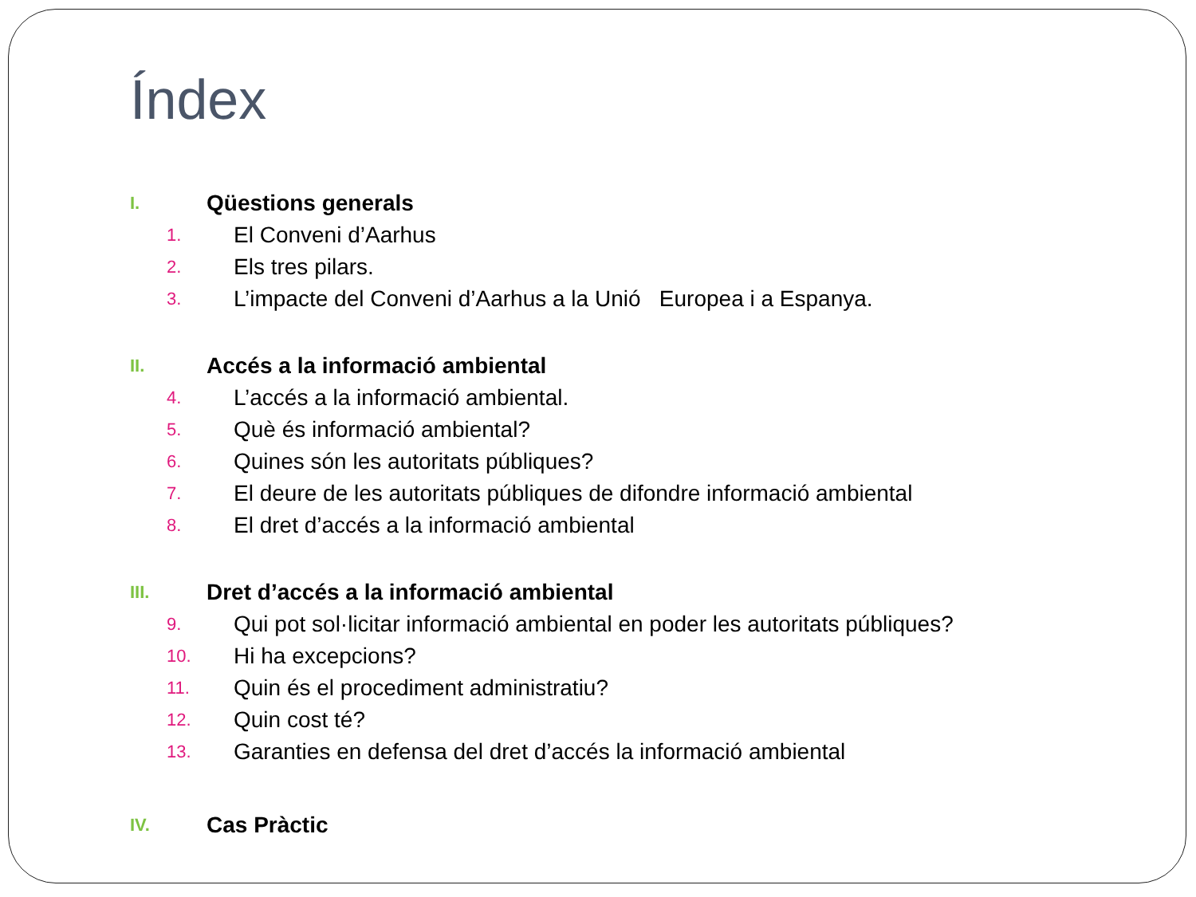Índex
I. Qüestions generals
1. El Conveni d’Aarhus
2. Els tres pilars.
3. L’impacte del Conveni d’Aarhus a la Unió Europea i a Espanya.
II. Accés a la informació ambiental
4. L’accés a la informació ambiental.
5. Què és informació ambiental?
6. Quines són les autoritats públiques?
7. El deure de les autoritats públiques de difondre informació ambiental
8. El dret d’accés a la informació ambiental
III. Dret d’accés a la informació ambiental
9. Qui pot sol·licitar informació ambiental en poder les autoritats públiques?
10. Hi ha excepcions?
11. Quin és el procediment administratiu?
12. Quin cost té?
13. Garanties en defensa del dret d’accés la informació ambiental
IV. Cas Pràctic